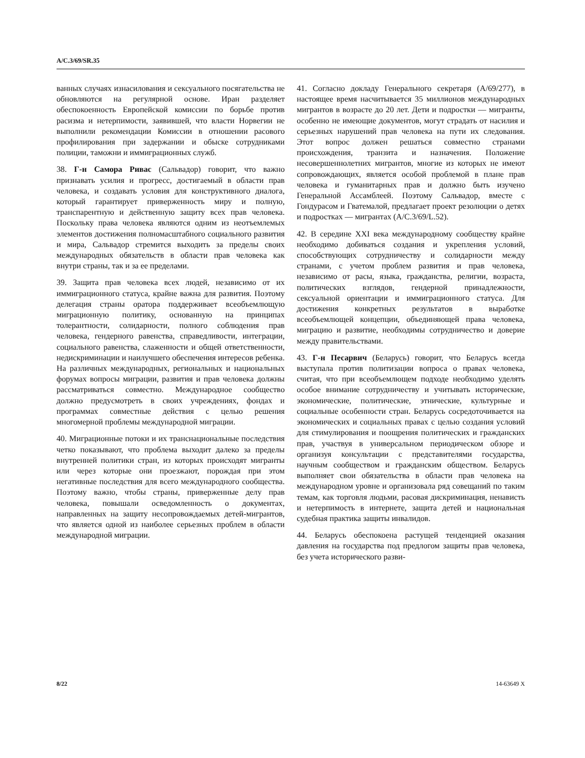A/C.3/69/SR.35
ванных случаях изнасилования и сексуального посягательства не обновляются на регулярной основе. Иран разделяет обеспокоенность Европейской комиссии по борьбе против расизма и нетерпимости, заявившей, что власти Норвегии не выполнили рекомендации Комиссии в отношении расового профилирования при задержании и обыске сотрудниками полиции, таможни и иммиграционных служб.
38. Г-н Самора Ривас (Сальвадор) говорит, что важно признавать усилия и прогресс, достигаемый в области прав человека, и создавать условия для конструктивного диалога, который гарантирует приверженность миру и полную, транспарентную и действенную защиту всех прав человека. Поскольку права человека являются одним из неотъемлемых элементов достижения полномасштабного социального развития и мира, Сальвадор стремится выходить за пределы своих международных обязательств в области прав человека как внутри страны, так и за ее пределами.
39. Защита прав человека всех людей, независимо от их иммиграционного статуса, крайне важна для развития. Поэтому делегация страны оратора поддерживает всеобъемлющую миграционную политику, основанную на принципах толерантности, солидарности, полного соблюдения прав человека, гендерного равенства, справедливости, интеграции, социального равенства, слаженности и общей ответственности, недискриминации и наилучшего обеспечения интересов ребенка. На различных международных, региональных и национальных форумах вопросы миграции, развития и прав человека должны рассматриваться совместно. Международное сообщество должно предусмотреть в своих учреждениях, фондах и программах совместные действия с целью решения многомерной проблемы международной миграции.
40. Миграционные потоки и их транснациональные последствия четко показывают, что проблема выходит далеко за пределы внутренней политики стран, из которых происходят мигранты или через которые они проезжают, порождая при этом негативные последствия для всего международного сообщества. Поэтому важно, чтобы страны, приверженные делу прав человека, повышали осведомленность о документах, направленных на защиту несопровождаемых детей-мигрантов, что является одной из наиболее серьезных проблем в области международной миграции.
41. Согласно докладу Генерального секретаря (A/69/277), в настоящее время насчитывается 35 миллионов международных мигрантов в возрасте до 20 лет. Дети и подростки — мигранты, особенно не имеющие документов, могут страдать от насилия и серьезных нарушений прав человека на пути их следования. Этот вопрос должен решаться совместно странами происхождения, транзита и назначения. Положение несовершеннолетних мигрантов, многие из которых не имеют сопровождающих, является особой проблемой в плане прав человека и гуманитарных прав и должно быть изучено Генеральной Ассамблеей. Поэтому Сальвадор, вместе с Гондурасом и Гватемалой, предлагает проект резолюции о детях и подростках — мигрантах (A/C.3/69/L.52).
42. В середине XXI века международному сообществу крайне необходимо добиваться создания и укрепления условий, способствующих сотрудничеству и солидарности между странами, с учетом проблем развития и прав человека, независимо от расы, языка, гражданства, религии, возраста, политических взглядов, гендерной принадлежности, сексуальной ориентации и иммиграционного статуса. Для достижения конкретных результатов в выработке всеобъемлющей концепции, объединяющей права человека, миграцию и развитие, необходимы сотрудничество и доверие между правительствами.
43. Г-н Песарвич (Беларусь) говорит, что Беларусь всегда выступала против политизации вопроса о правах человека, считая, что при всеобъемлющем подходе необходимо уделять особое внимание сотрудничеству и учитывать исторические, экономические, политические, этнические, культурные и социальные особенности стран. Беларусь сосредоточивается на экономических и социальных правах с целью создания условий для стимулирования и поощрения политических и гражданских прав, участвуя в универсальном периодическом обзоре и организуя консультации с представителями государства, научным сообществом и гражданским обществом. Беларусь выполняет свои обязательства в области прав человека на международном уровне и организовала ряд совещаний по таким темам, как торговля людьми, расовая дискриминация, ненависть и нетерпимость в интернете, защита детей и национальная судебная практика защиты инвалидов.
44. Беларусь обеспокоена растущей тенденцией оказания давления на государства под предлогом защиты прав человека, без учета исторического разви-
8/22 14-63649 X